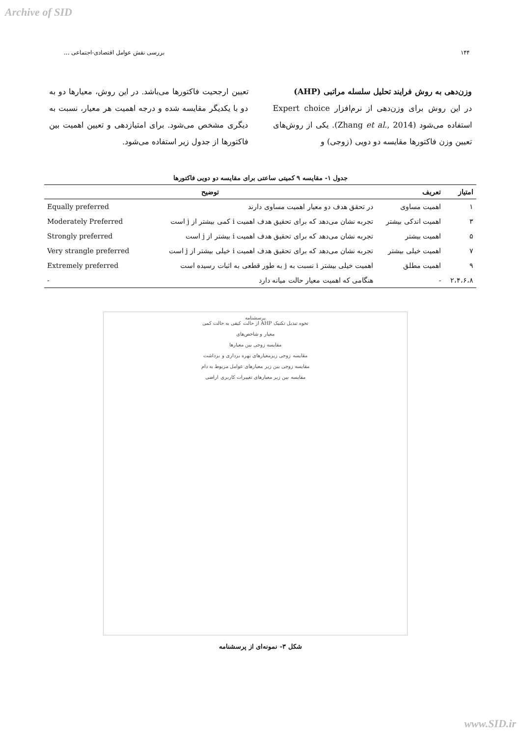Archive of SID
۱۴۴ بررسی نقش عوامل اقتصادی-اجتماعی ...
وزن‌دهی به روش فرایند تحلیل سلسله مراتبی (AHP)
در این روش برای وزن‌دهی از نرم‌افزار Expert choice استفاده می‌شود (Zhang et al., 2014). یکی از روش‌های تعیین وزن فاکتورها مقایسه دو دویی (زوجی) و
تعیین ارجحیت فاکتورها می‌باشد. در این روش، معیارها دو به دو با یکدیگر مقایسه شده و درجه اهمیت هر معیار، نسبت به دیگری مشخص می‌شود. برای امتیازدهی و تعیین اهمیت بین فاکتورها از جدول زیر استفاده می‌شود.
جدول ۱- مقایسه ۹ کمیتی ساعتی برای مقایسه دو دویی فاکتورها
| امتیاز | تعریف | توضیح | |
| --- | --- | --- | --- |
| ۱ | اهمیت مساوی | در تحقق هدف دو معیار اهمیت مساوی دارند | Equally preferred |
| ۳ | اهمیت اندکی بیشتر | تجربه نشان می‌دهد که برای تحقیق هدف اهمیت i کمی بیشتر از j است | Moderately Preferred |
| ۵ | اهمیت بیشتر | تجربه نشان می‌دهد که برای تحقیق هدف اهمیت i بیشتر از j است | Strongly preferred |
| ۷ | اهمیت خیلی بیشتر | تجربه نشان می‌دهد که برای تحقیق هدف اهمیت i خیلی بیشتر از j است | Very strangle preferred |
| ۹ | اهمیت مطلق | اهمیت خیلی بیشتر i نسبت به j به طور قطعی به اثبات رسیده است | Extremely preferred |
| ۲،۴،۶،۸ | - | هنگامی که اهمیت معیار حالت میانه دارد | - |
پرسشنامه
نحوه تبدیل تکنیک AHP از حالت کیفی به حالت کمی
معیار و شاخص‌های
مقایسه زوجی بین معیارها
مقایسه زوجی زیرمعیارهای بهره برداری و برداشت
مقایسه زوجی بین زیر معیارهای عوامل مربوط به دام
مقایسه بین زیر معیارهای تغییرات کاربری اراضی
شکل ۳- نمونه‌ای از پرسشنامه
www.SID.ir